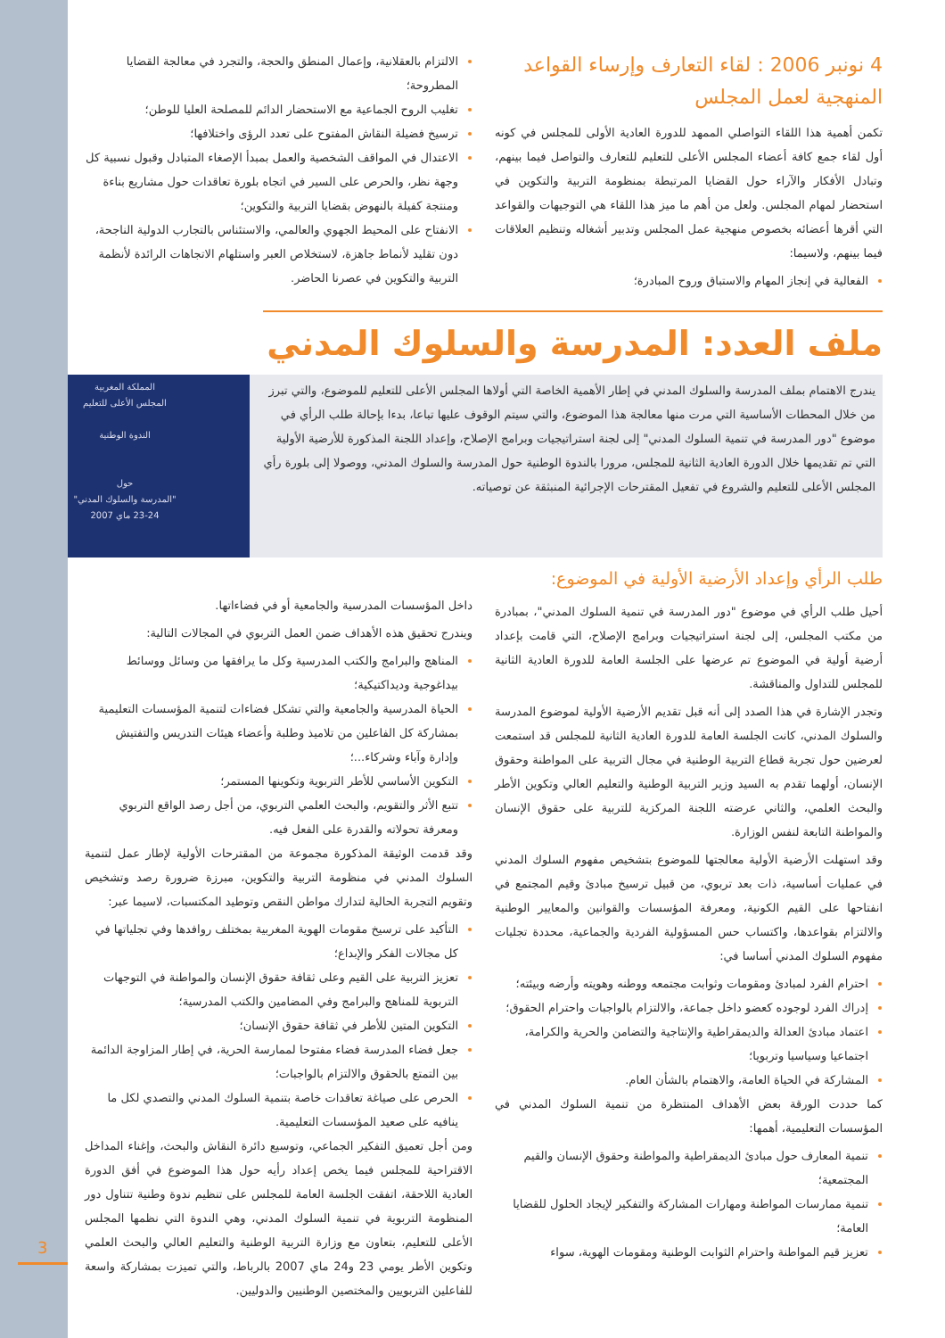4 نونبر 2006 : لقاء التعارف وإرساء القواعد المنهجية لعمل المجلس
تكمن أهمية هذا اللقاء التواصلي الممهد للدورة العادية الأولى للمجلس في كونه أول لقاء جمع كافة أعضاء المجلس الأعلى للتعليم للتعارف والتواصل فيما بينهم، وتبادل الأفكار والآراء حول القضايا المرتبطة بمنظومة التربية والتكوين في استحضار لمهام المجلس. ولعل من أهم ما ميز هذا اللقاء هي التوجيهات والقواعد التي أقرها أعضائه بخصوص منهجية عمل المجلس وتدبير أشغاله وتنظيم العلاقات فيما بينهم، ولاسيما:
الفعالية في إنجاز المهام والاستباق وروح المبادرة؛
الالتزام بالعقلانية، وإعمال المنطق والحجة، والتجرد في معالجة القضايا المطروحة؛
تغليب الروح الجماعية مع الاستحضار الدائم للمصلحة العليا للوطن؛
ترسيخ فضيلة النقاش المفتوح على تعدد الرؤى واختلافها؛
الاعتدال في المواقف الشخصية والعمل بمبدأ الإصغاء المتبادل وقبول نسبية كل وجهة نظر، والحرص على السير في اتجاه بلورة تعاقدات حول مشاريع بناءة ومنتجة كفيلة بالنهوض بقضايا التربية والتكوين؛
الانفتاح على المحيط الجهوي والعالمي، والاستئناس بالتجارب الدولية الناجحة، دون تقليد لأنماط جاهزة، لاستخلاص العبر واستلهام الاتجاهات الرائدة لأنظمة التربية والتكوين في عصرنا الحاضر.
ملف العدد: المدرسة والسلوك المدني
يندرج الاهتمام بملف المدرسة والسلوك المدني في إطار الأهمية الخاصة التي أولاها المجلس الأعلى للتعليم للموضوع، والتي تبرز من خلال المحطات الأساسية التي مرت منها معالجة هذا الموضوع، والتي سيتم الوقوف عليها تباعا، بدءا بإحالة طلب الرأي في موضوع "دور المدرسة في تنمية السلوك المدني" إلى لجنة استراتيجيات وبرامج الإصلاح، وإعداد اللجنة المذكورة للأرضية الأولية التي تم تقديمها خلال الدورة العادية الثانية للمجلس، مرورا بالندوة الوطنية حول المدرسة والسلوك المدني، ووصولا إلى بلورة رأي المجلس الأعلى للتعليم والشروع في تفعيل المقترحات الإجرائية المنبثقة عن توصياته.
المملكة المغربية
المجلس الأعلى للتعليم
الندوة الوطنية
حول
"المدرسة والسلوك المدني"
23-24 ماي 2007
طلب الرأي وإعداد الأرضية الأولية في الموضوع:
أحيل طلب الرأي في موضوع "دور المدرسة في تنمية السلوك المدني"، بمبادرة من مكتب المجلس، إلى لجنة استراتيجيات وبرامج الإصلاح، التي قامت بإعداد أرضية أولية في الموضوع تم عرضها على الجلسة العامة للدورة العادية الثانية للمجلس للتداول والمناقشة.
وتجدر الإشارة في هذا الصدد إلى أنه قبل تقديم الأرضية الأولية لموضوع المدرسة والسلوك المدني، كانت الجلسة العامة للدورة العادية الثانية للمجلس قد استمعت لعرضين حول تجربة قطاع التربية الوطنية في مجال التربية على المواطنة وحقوق الإنسان، أولهما تقدم به السيد وزير التربية الوطنية والتعليم العالي وتكوين الأطر والبحث العلمي، والثاني عرضته اللجنة المركزية للتربية على حقوق الإنسان والمواطنة التابعة لنفس الوزارة.
وقد استهلت الأرضية الأولية معالجتها للموضوع بتشخيص مفهوم السلوك المدني في عمليات أساسية، ذات بعد تربوي، من قبيل ترسيخ مبادئ وقيم المجتمع في انفتاحها على القيم الكونية، ومعرفة المؤسسات والقوانين والمعايير الوطنية والالتزام بقواعدها، واكتساب حس المسؤولية الفردية والجماعية، محددة تجليات مفهوم السلوك المدني أساسا في:
احترام الفرد لمبادئ ومقومات وثوابت مجتمعه ووطنه وهويته وأرضه وبيئته؛
إدراك الفرد لوجوده كعضو داخل جماعة، والالتزام بالواجبات واحترام الحقوق؛
اعتماد مبادئ العدالة والديمقراطية والإنتاجية والتضامن والحرية والكرامة، اجتماعيا وسياسيا وتربويا؛
المشاركة في الحياة العامة، والاهتمام بالشأن العام.
كما حددت الورقة بعض الأهداف المنتظرة من تنمية السلوك المدني في المؤسسات التعليمية، أهمها:
تنمية المعارف حول مبادئ الديمقراطية والمواطنة وحقوق الإنسان والقيم المجتمعية؛
تنمية ممارسات المواطنة ومهارات المشاركة والتفكير لإيجاد الحلول للقضايا العامة؛
تعزيز قيم المواطنة واحترام الثوابت الوطنية ومقومات الهوية، سواء
داخل المؤسسات المدرسية والجامعية أو في فضاءاتها.
ويندرج تحقيق هذه الأهداف ضمن العمل التربوي في المجالات التالية:
المناهج والبرامج والكتب المدرسية وكل ما يرافقها من وسائل ووسائط بيداغوجية وديداكتيكية؛
الحياة المدرسية والجامعية والتي تشكل فضاءات لتنمية المؤسسات التعليمية بمشاركة كل الفاعلين من تلاميذ وطلبة وأعضاء هيئات التدريس والتفتيش وإدارة وآباء وشركاء...؛
التكوين الأساسي للأطر التربوية وتكوينها المستمر؛
تتبع الأثر والتقويم، والبحث العلمي التربوي، من أجل رصد الواقع التربوي ومعرفة تحولاته والقدرة على الفعل فيه.
وقد قدمت الوثيقة المذكورة مجموعة من المقترحات الأولية لإطار عمل لتنمية السلوك المدني في منظومة التربية والتكوين، مبرزة ضرورة رصد وتشخيص وتقويم التجربة الحالية لتدارك مواطن النقص وتوطيد المكتسبات، لاسيما عبر:
التأكيد على ترسيخ مقومات الهوية المغربية بمختلف روافدها وفي تجلياتها في كل مجالات الفكر والإبداع؛
تعزيز التربية على القيم وعلى ثقافة حقوق الإنسان والمواطنة في التوجهات التربوية للمناهج والبرامج وفي المضامين والكتب المدرسية؛
التكوين المتين للأطر في ثقافة حقوق الإنسان؛
جعل فضاء المدرسة فضاء مفتوحا لممارسة الحرية، في إطار المزاوجة الدائمة بين التمتع بالحقوق والالتزام بالواجبات؛
الحرص على صياغة تعاقدات خاصة بتنمية السلوك المدني والتصدي لكل ما ينافيه على صعيد المؤسسات التعليمية.
ومن أجل تعميق التفكير الجماعي، وتوسيع دائرة النقاش والبحث، وإغناء المداخل الاقتراحية للمجلس فيما يخص إعداد رأيه حول هذا الموضوع في أفق الدورة العادية اللاحقة، اتفقت الجلسة العامة للمجلس على تنظيم ندوة وطنية تتناول دور المنظومة التربوية في تنمية السلوك المدني، وهي الندوة التي نظمها المجلس الأعلى للتعليم، بتعاون مع وزارة التربية الوطنية والتعليم العالي والبحث العلمي وتكوين الأطر يومي 23 و24 ماي 2007 بالرباط، والتي تميزت بمشاركة واسعة للفاعلين التربويين والمختصين الوطنيين والدوليين.
3